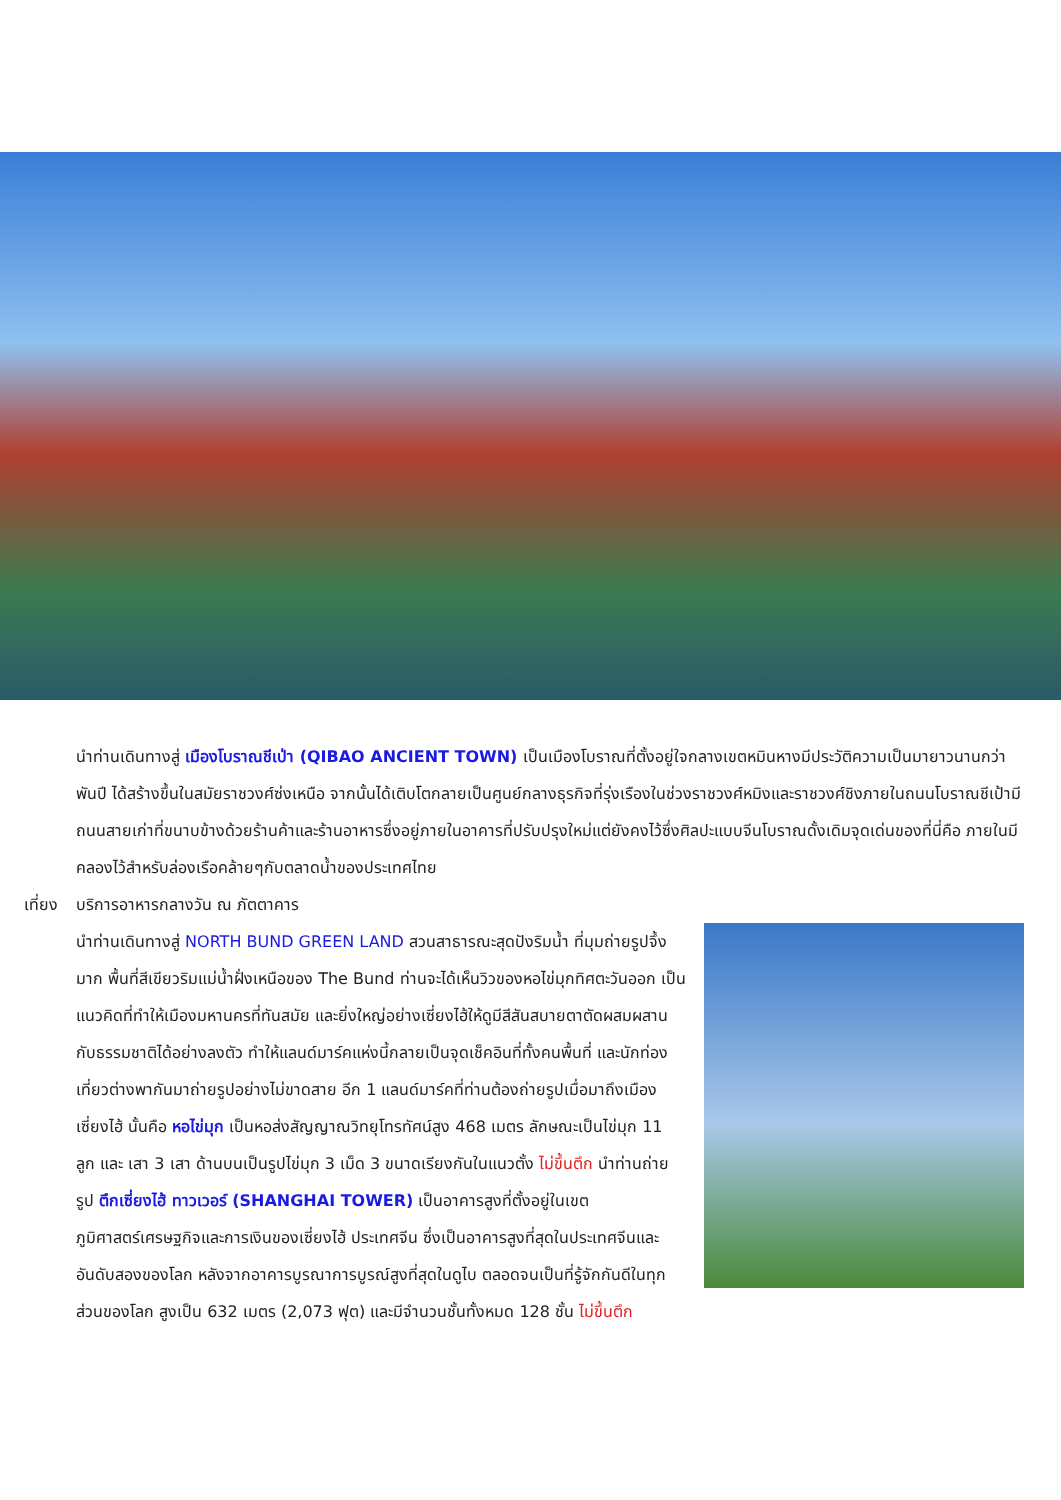นำท่านเดินทางสู่ เมืองโบราณชีเป่า (QIBAO ANCIENT TOWN) เป็นเมืองโบราณที่ตั้งอยู่ใจกลางเขตหมินหางมีประวัติความเป็นมายาวนานกว่าพันปี ได้สร้างขึ้นในสมัยราชวงศ์ซ่งเหนือ จากนั้นได้เติบโตกลายเป็นศูนย์กลางธุรกิจที่รุ่งเรืองในช่วงราชวงศ์หมิงและราชวงศ์ชิงภายในถนนโบราณชีเป้ามีถนนสายเก่าที่ขนาบข้างด้วยร้านค้าและร้านอาหารซึ่งอยู่ภายในอาคารที่ปรับปรุงใหม่แต่ยังคงไว้ซึ่งศิลปะแบบจีนโบราณดั้งเดิมจุดเด่นของที่นี่คือ ภายในมีคลองไว้สำหรับล่องเรือคล้ายๆกับตลาดน้ำของประเทศไทย
เที่ยง บริการอาหารกลางวัน ณ ภัตตาคาร
นำท่านเดินทางสู่ NORTH BUND GREEN LAND สวนสาธารณะสุดปังริมน้ำ ที่มุมถ่ายรูปจึ้งมาก พื้นที่สีเขียวริมแม่น้ำฝั่งเหนือของ The Bund ท่านจะได้เห็นวิวของหอไข่มุกทิศตะวันออก เป็นแนวคิดที่ทำให้เมืองมหานครที่ทันสมัย และยิ่งใหญ่อย่างเซี่ยงไฮ้ให้ดูมีสีสันสบายตาตัดผสมผสานกับธรรมชาติได้อย่างลงตัว ทำให้แลนด์มาร์คแห่งนี้กลายเป็นจุดเช็คอินที่ทั้งคนพื้นที่ และนักท่องเที่ยวต่างพากันมาถ่ายรูปอย่างไม่ขาดสาย อีก 1 แลนด์มาร์คที่ท่านต้องถ่ายรูปเมื่อมาถึงเมืองเซี่ยงไฮ้ นั้นคือ หอไข่มุก เป็นหอส่งสัญญาณวิทยุโทรทัศน์สูง 468 เมตร ลักษณะเป็นไข่มุก 11 ลูก และ เสา 3 เสา ด้านบนเป็นรูปไข่มุก 3 เม็ด 3 ขนาดเรียงกันในแนวตั้ง ไม่ขึ้นตึก นำท่านถ่ายรูป ตึกเซี่ยงไฮ้ ทาวเวอร์ (SHANGHAI TOWER) เป็นอาคารสูงที่ตั้งอยู่ในเขตภูมิศาสตร์เศรษฐกิจและการเงินของเซี่ยงไฮ้ ประเทศจีน ซึ่งเป็นอาคารสูงที่สุดในประเทศจีนและอันดับสองของโลก หลังจากอาคารบูรณาการบูรณ์สูงที่สุดในดูไบ ตลอดจนเป็นที่รู้จักกันดีในทุกส่วนของโลก สูงเป็น 632 เมตร (2,073 ฟุต) และมีจำนวนชั้นทั้งหมด 128 ชั้น ไม่ขึ้นตึก